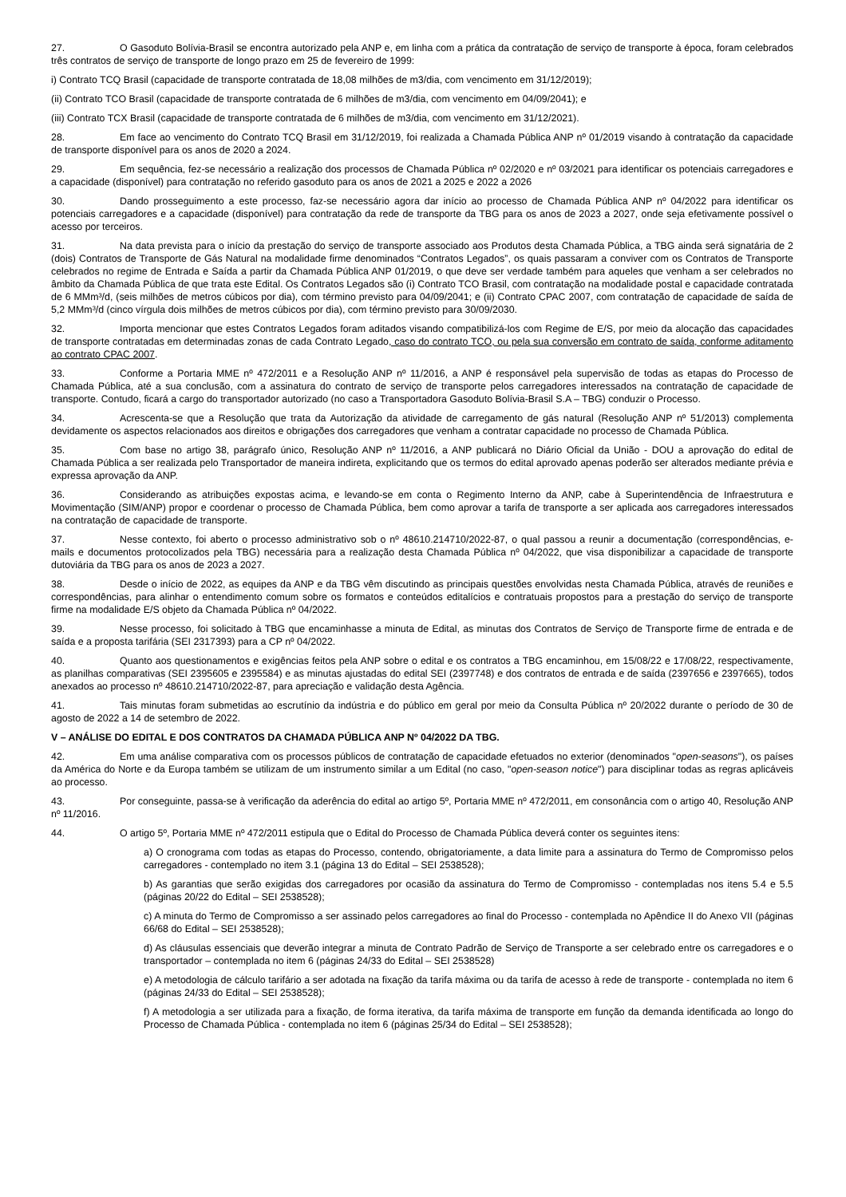27. O Gasoduto Bolívia-Brasil se encontra autorizado pela ANP e, em linha com a prática da contratação de serviço de transporte à época, foram celebrados três contratos de serviço de transporte de longo prazo em 25 de fevereiro de 1999:
i) Contrato TCQ Brasil (capacidade de transporte contratada de 18,08 milhões de m3/dia, com vencimento em 31/12/2019);
(ii) Contrato TCO Brasil (capacidade de transporte contratada de 6 milhões de m3/dia, com vencimento em 04/09/2041); e
(iii) Contrato TCX Brasil (capacidade de transporte contratada de 6 milhões de m3/dia, com vencimento em 31/12/2021).
28. Em face ao vencimento do Contrato TCQ Brasil em 31/12/2019, foi realizada a Chamada Pública ANP nº 01/2019 visando à contratação da capacidade de transporte disponível para os anos de 2020 a 2024.
29. Em sequência, fez-se necessário a realização dos processos de Chamada Pública nº 02/2020 e nº 03/2021 para identificar os potenciais carregadores e a capacidade (disponível) para contratação no referido gasoduto para os anos de 2021 a 2025 e 2022 a 2026
30. Dando prosseguimento a este processo, faz-se necessário agora dar início ao processo de Chamada Pública ANP nº 04/2022 para identificar os potenciais carregadores e a capacidade (disponível) para contratação da rede de transporte da TBG para os anos de 2023 a 2027, onde seja efetivamente possível o acesso por terceiros.
31. Na data prevista para o início da prestação do serviço de transporte associado aos Produtos desta Chamada Pública, a TBG ainda será signatária de 2 (dois) Contratos de Transporte de Gás Natural na modalidade firme denominados “Contratos Legados”, os quais passaram a conviver com os Contratos de Transporte celebrados no regime de Entrada e Saída a partir da Chamada Pública ANP 01/2019, o que deve ser verdade também para aqueles que venham a ser celebrados no âmbito da Chamada Pública de que trata este Edital. Os Contratos Legados são (i) Contrato TCO Brasil, com contratação na modalidade postal e capacidade contratada de 6 MMm³/d, (seis milhões de metros cúbicos por dia), com término previsto para 04/09/2041; e (ii) Contrato CPAC 2007, com contratação de capacidade de saída de 5,2 MMm³/d (cinco vírgula dois milhões de metros cúbicos por dia), com término previsto para 30/09/2030.
32. Importa mencionar que estes Contratos Legados foram aditados visando compatibilizá-los com Regime de E/S, por meio da alocação das capacidades de transporte contratadas em determinadas zonas de cada Contrato Legado, caso do contrato TCO, ou pela sua conversão em contrato de saída, conforme aditamento ao contrato CPAC 2007.
33. Conforme a Portaria MME nº 472/2011 e a Resolução ANP nº 11/2016, a ANP é responsável pela supervisão de todas as etapas do Processo de Chamada Pública, até a sua conclusão, com a assinatura do contrato de serviço de transporte pelos carregadores interessados na contratação de capacidade de transporte. Contudo, ficará a cargo do transportador autorizado (no caso a Transportadora Gasoduto Bolívia-Brasil S.A – TBG) conduzir o Processo.
34. Acrescenta-se que a Resolução que trata da Autorização da atividade de carregamento de gás natural (Resolução ANP nº 51/2013) complementa devidamente os aspectos relacionados aos direitos e obrigações dos carregadores que venham a contratar capacidade no processo de Chamada Pública.
35. Com base no artigo 38, parágrafo único, Resolução ANP nº 11/2016, a ANP publicará no Diário Oficial da União - DOU a aprovação do edital de Chamada Pública a ser realizada pelo Transportador de maneira indireta, explicitando que os termos do edital aprovado apenas poderão ser alterados mediante prévia e expressa aprovação da ANP.
36. Considerando as atribuições expostas acima, e levando-se em conta o Regimento Interno da ANP, cabe à Superintendência de Infraestrutura e Movimentação (SIM/ANP) propor e coordenar o processo de Chamada Pública, bem como aprovar a tarifa de transporte a ser aplicada aos carregadores interessados na contratação de capacidade de transporte.
37. Nesse contexto, foi aberto o processo administrativo sob o nº 48610.214710/2022-87, o qual passou a reunir a documentação (correspondências, e-mails e documentos protocolizados pela TBG) necessária para a realização desta Chamada Pública nº 04/2022, que visa disponibilizar a capacidade de transporte dutoviária da TBG para os anos de 2023 a 2027.
38. Desde o início de 2022, as equipes da ANP e da TBG vêm discutindo as principais questões envolvidas nesta Chamada Pública, através de reuniões e correspondências, para alinhar o entendimento comum sobre os formatos e conteúdos editalícios e contratuais propostos para a prestação do serviço de transporte firme na modalidade E/S objeto da Chamada Pública nº 04/2022.
39. Nesse processo, foi solicitado à TBG que encaminhasse a minuta de Edital, as minutas dos Contratos de Serviço de Transporte firme de entrada e de saída e a proposta tarifária (SEI 2317393) para a CP nº 04/2022.
40. Quanto aos questionamentos e exigências feitos pela ANP sobre o edital e os contratos a TBG encaminhou, em 15/08/22 e 17/08/22, respectivamente, as planilhas comparativas (SEI 2395605 e 2395584) e as minutas ajustadas do edital SEI (2397748) e dos contratos de entrada e de saída (2397656 e 2397665), todos anexados ao processo nº 48610.214710/2022-87, para apreciação e validação desta Agência.
41. Tais minutas foram submetidas ao escrutínio da indústria e do público em geral por meio da Consulta Pública nº 20/2022 durante o período de 30 de agosto de 2022 a 14 de setembro de 2022.
V – ANÁLISE DO EDITAL E DOS CONTRATOS DA CHAMADA PÚBLICA ANP Nº 04/2022 DA TBG.
42. Em uma análise comparativa com os processos públicos de contratação de capacidade efetuados no exterior (denominados "open-seasons"), os países da América do Norte e da Europa também se utilizam de um instrumento similar a um Edital (no caso, "open-season notice") para disciplinar todas as regras aplicáveis ao processo.
43. Por conseguinte, passa-se à verificação da aderência do edital ao artigo 5º, Portaria MME nº 472/2011, em consonância com o artigo 40, Resolução ANP nº 11/2016.
44. O artigo 5º, Portaria MME nº 472/2011 estipula que o Edital do Processo de Chamada Pública deverá conter os seguintes itens:
a) O cronograma com todas as etapas do Processo, contendo, obrigatoriamente, a data limite para a assinatura do Termo de Compromisso pelos carregadores - contemplado no item 3.1 (página 13 do Edital – SEI 2538528);
b) As garantias que serão exigidas dos carregadores por ocasião da assinatura do Termo de Compromisso - contempladas nos itens 5.4 e 5.5 (páginas 20/22 do Edital – SEI 2538528);
c) A minuta do Termo de Compromisso a ser assinado pelos carregadores ao final do Processo - contemplada no Apêndice II do Anexo VII (páginas 66/68 do Edital – SEI 2538528);
d) As cláusulas essenciais que deverão integrar a minuta de Contrato Padrão de Serviço de Transporte a ser celebrado entre os carregadores e o transportador – contemplada no item 6 (páginas 24/33 do Edital – SEI 2538528)
e) A metodologia de cálculo tarifário a ser adotada na fixação da tarifa máxima ou da tarifa de acesso à rede de transporte - contemplada no item 6 (páginas 24/33 do Edital – SEI 2538528);
f) A metodologia a ser utilizada para a fixação, de forma iterativa, da tarifa máxima de transporte em função da demanda identificada ao longo do Processo de Chamada Pública - contemplada no item 6 (páginas 25/34 do Edital – SEI 2538528);